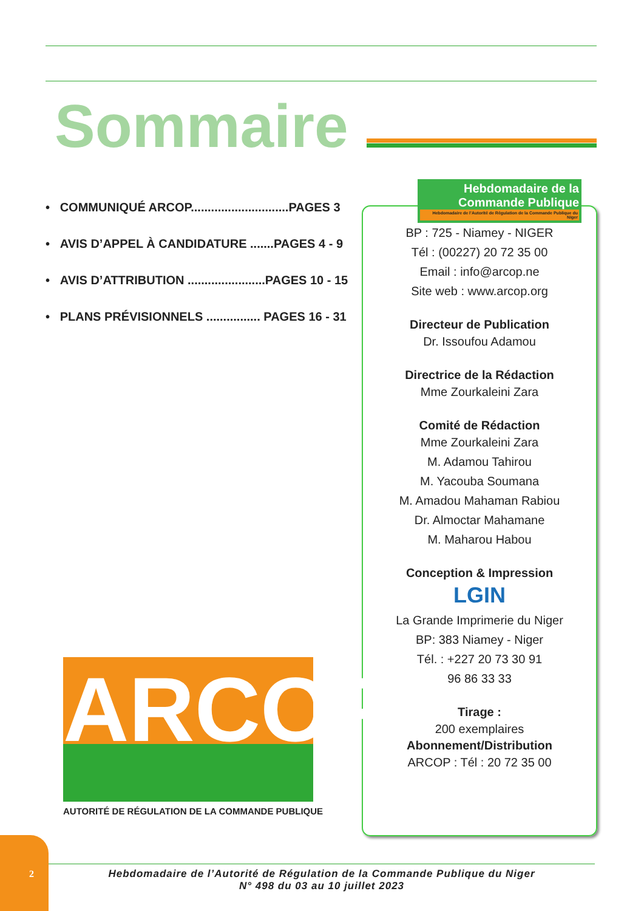Sommaire
• COMMUNIQUÉ ARCOP.............................PAGES 3
• AVIS D’APPEL À CANDIDATURE .......PAGES 4 - 9
• AVIS D’ATTRIBUTION .......................PAGES 10 - 15
• PLANS PRÉVISIONNELS ................ PAGES 16 - 31
Hebdomadaire de la
Commande Publique
Hebdomadaire de l’Autorité de Régulation de la Commande Publique du Niger
BP : 725 - Niamey - NIGER
Tél : (00227) 20 72 35 00
Email : info@arcop.ne
Site web : www.arcop.org
Directeur de Publication
Dr. Issoufou Adamou
Directrice de la Rédaction
Mme Zourkaleini Zara
Comité de Rédaction
Mme Zourkaleini Zara
M. Adamou Tahirou
M. Yacouba Soumana
M. Amadou Mahaman Rabiou
Dr. Almoctar Mahamane
M. Maharou Habou
Conception & Impression
LGIN
La Grande Imprimerie du Niger
BP: 383 Niamey - Niger
Tél. : +227 20 73 30 91
96 86 33 33
Tirage :
200 exemplaires
Abonnement/Distribution
ARCOP : Tél : 20 72 35 00
ARCOP
AUTORITÉ DE RÉGULATION DE LA COMMANDE PUBLIQUE
2
Hebdomadaire de l’Autorité de Régulation de la Commande Publique du Niger
N° 498 du 03 au 10 juillet 2023